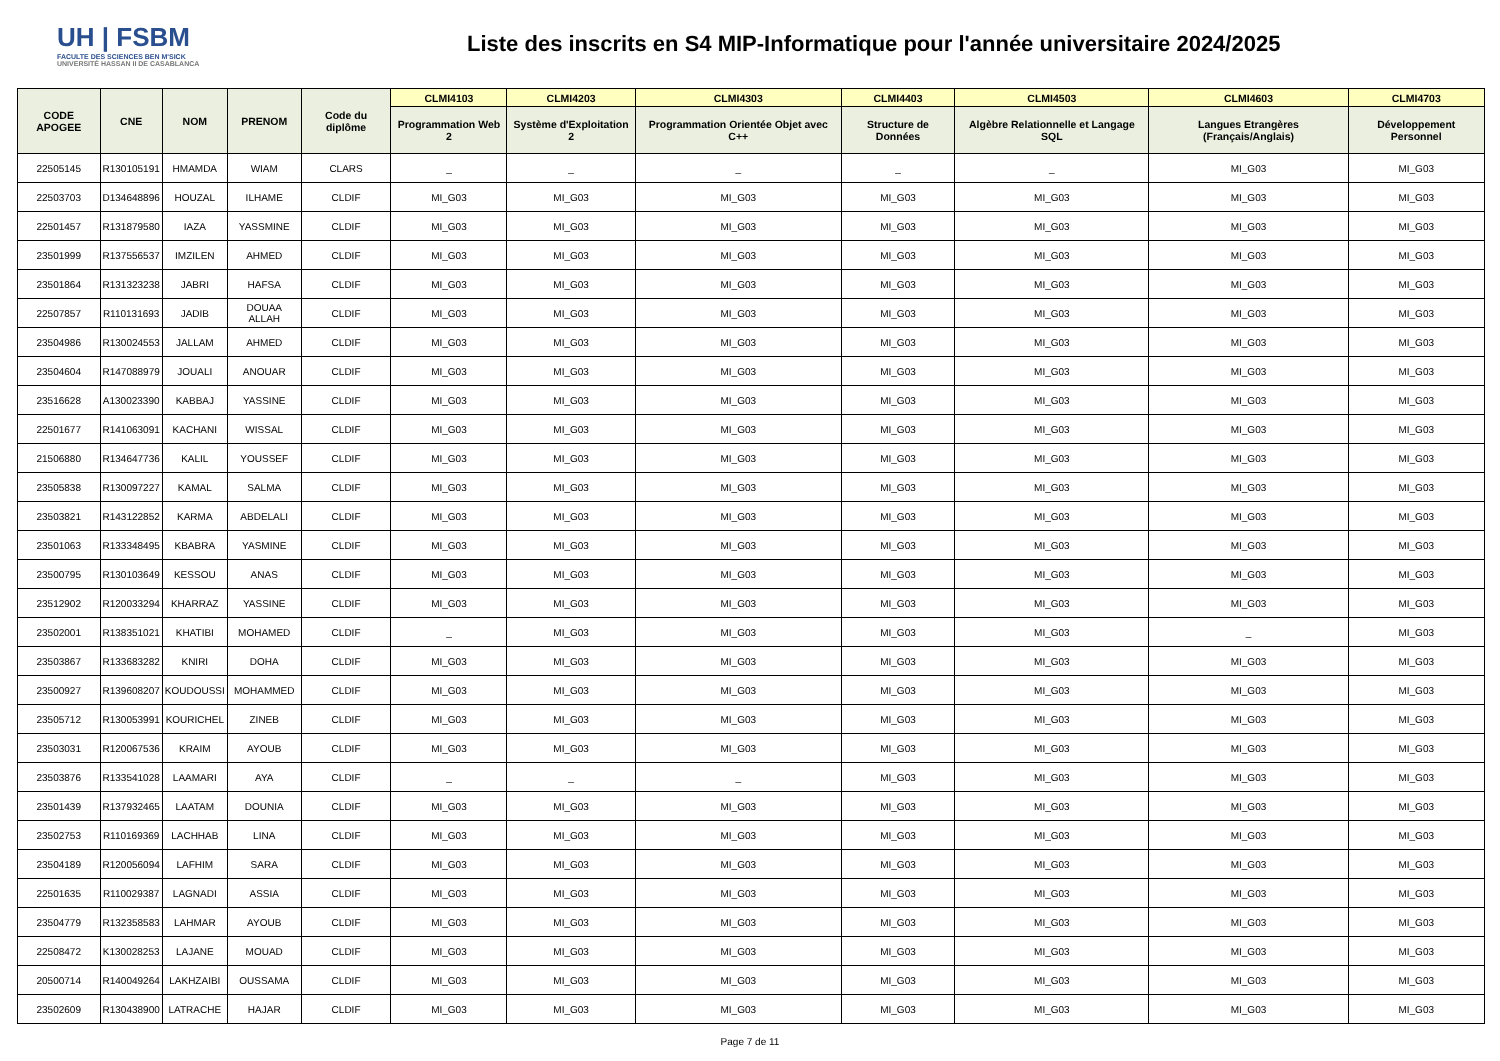UH | FSBM
FACULTE DES SCIENCES BEN M'SICK
UNIVERSITÉ HASSAN II DE CASABLANCA
Liste des inscrits en S4 MIP-Informatique pour l'année universitaire 2024/2025
| CODE APOGEE | CNE | NOM | PRENOM | Code du diplôme | CLMI4103 | CLMI4203 | CLMI4303 | CLMI4403 | CLMI4503 | CLMI4603 | CLMI4703 |
| --- | --- | --- | --- | --- | --- | --- | --- | --- | --- | --- | --- |
| | | | | | Programmation Web 2 | Système d'Exploitation 2 | Programmation Orientée Objet avec C++ | Structure de Données | Algèbre Relationnelle et Langage SQL | Langues Etrangères (Français/Anglais) | Développement Personnel |
| 22505145 | R130105191 | HMAMDA | WIAM | CLARS | _ | _ | _ | _ | _ | MI_G03 | MI_G03 |
| 22503703 | D134648896 | HOUZAL | ILHAME | CLDIF | MI_G03 | MI_G03 | MI_G03 | MI_G03 | MI_G03 | MI_G03 | MI_G03 |
| 22501457 | R131879580 | IAZA | YASSMINE | CLDIF | MI_G03 | MI_G03 | MI_G03 | MI_G03 | MI_G03 | MI_G03 | MI_G03 |
| 23501999 | R137556537 | IMZILEN | AHMED | CLDIF | MI_G03 | MI_G03 | MI_G03 | MI_G03 | MI_G03 | MI_G03 | MI_G03 |
| 23501864 | R131323238 | JABRI | HAFSA | CLDIF | MI_G03 | MI_G03 | MI_G03 | MI_G03 | MI_G03 | MI_G03 | MI_G03 |
| 22507857 | R110131693 | JADIB | DOUAA ALLAH | CLDIF | MI_G03 | MI_G03 | MI_G03 | MI_G03 | MI_G03 | MI_G03 | MI_G03 |
| 23504986 | R130024553 | JALLAM | AHMED | CLDIF | MI_G03 | MI_G03 | MI_G03 | MI_G03 | MI_G03 | MI_G03 | MI_G03 |
| 23504604 | R147088979 | JOUALI | ANOUAR | CLDIF | MI_G03 | MI_G03 | MI_G03 | MI_G03 | MI_G03 | MI_G03 | MI_G03 |
| 23516628 | A130023390 | KABBAJ | YASSINE | CLDIF | MI_G03 | MI_G03 | MI_G03 | MI_G03 | MI_G03 | MI_G03 | MI_G03 |
| 22501677 | R141063091 | KACHANI | WISSAL | CLDIF | MI_G03 | MI_G03 | MI_G03 | MI_G03 | MI_G03 | MI_G03 | MI_G03 |
| 21506880 | R134647736 | KALIL | YOUSSEF | CLDIF | MI_G03 | MI_G03 | MI_G03 | MI_G03 | MI_G03 | MI_G03 | MI_G03 |
| 23505838 | R130097227 | KAMAL | SALMA | CLDIF | MI_G03 | MI_G03 | MI_G03 | MI_G03 | MI_G03 | MI_G03 | MI_G03 |
| 23503821 | R143122852 | KARMA | ABDELALI | CLDIF | MI_G03 | MI_G03 | MI_G03 | MI_G03 | MI_G03 | MI_G03 | MI_G03 |
| 23501063 | R133348495 | KBABRA | YASMINE | CLDIF | MI_G03 | MI_G03 | MI_G03 | MI_G03 | MI_G03 | MI_G03 | MI_G03 |
| 23500795 | R130103649 | KESSOU | ANAS | CLDIF | MI_G03 | MI_G03 | MI_G03 | MI_G03 | MI_G03 | MI_G03 | MI_G03 |
| 23512902 | R120033294 | KHARRAZ | YASSINE | CLDIF | MI_G03 | MI_G03 | MI_G03 | MI_G03 | MI_G03 | MI_G03 | MI_G03 |
| 23502001 | R138351021 | KHATIBI | MOHAMED | CLDIF | _ | MI_G03 | MI_G03 | MI_G03 | MI_G03 | _ | MI_G03 |
| 23503867 | R133683282 | KNIRI | DOHA | CLDIF | MI_G03 | MI_G03 | MI_G03 | MI_G03 | MI_G03 | MI_G03 | MI_G03 |
| 23500927 | R139608207 | KOUDOUSSI | MOHAMMED | CLDIF | MI_G03 | MI_G03 | MI_G03 | MI_G03 | MI_G03 | MI_G03 | MI_G03 |
| 23505712 | R130053991 | KOURICHEL | ZINEB | CLDIF | MI_G03 | MI_G03 | MI_G03 | MI_G03 | MI_G03 | MI_G03 | MI_G03 |
| 23503031 | R120067536 | KRAIM | AYOUB | CLDIF | MI_G03 | MI_G03 | MI_G03 | MI_G03 | MI_G03 | MI_G03 | MI_G03 |
| 23503876 | R133541028 | LAAMARI | AYA | CLDIF | _ | _ | _ | MI_G03 | MI_G03 | MI_G03 | MI_G03 |
| 23501439 | R137932465 | LAATAM | DOUNIA | CLDIF | MI_G03 | MI_G03 | MI_G03 | MI_G03 | MI_G03 | MI_G03 | MI_G03 |
| 23502753 | R110169369 | LACHHAB | LINA | CLDIF | MI_G03 | MI_G03 | MI_G03 | MI_G03 | MI_G03 | MI_G03 | MI_G03 |
| 23504189 | R120056094 | LAFHIM | SARA | CLDIF | MI_G03 | MI_G03 | MI_G03 | MI_G03 | MI_G03 | MI_G03 | MI_G03 |
| 22501635 | R110029387 | LAGNADI | ASSIA | CLDIF | MI_G03 | MI_G03 | MI_G03 | MI_G03 | MI_G03 | MI_G03 | MI_G03 |
| 23504779 | R132358583 | LAHMAR | AYOUB | CLDIF | MI_G03 | MI_G03 | MI_G03 | MI_G03 | MI_G03 | MI_G03 | MI_G03 |
| 22508472 | K130028253 | LAJANE | MOUAD | CLDIF | MI_G03 | MI_G03 | MI_G03 | MI_G03 | MI_G03 | MI_G03 | MI_G03 |
| 20500714 | R140049264 | LAKHZAIBI | OUSSAMA | CLDIF | MI_G03 | MI_G03 | MI_G03 | MI_G03 | MI_G03 | MI_G03 | MI_G03 |
| 23502609 | R130438900 | LATRACHE | HAJAR | CLDIF | MI_G03 | MI_G03 | MI_G03 | MI_G03 | MI_G03 | MI_G03 | MI_G03 |
Page 7 de 11